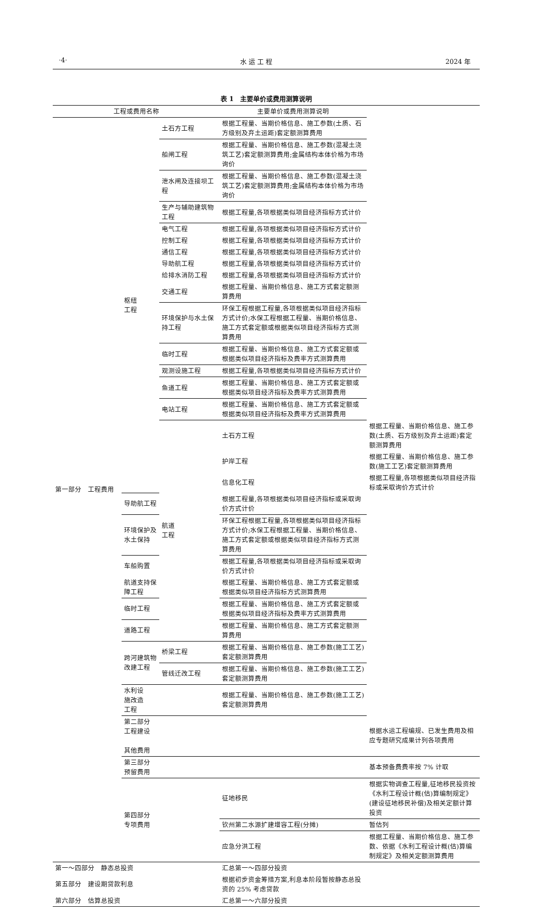·4· 水 运 工 程 2024 年
表 1　主要单价或费用测算说明
| 工程或费用名称 | | | 主要单价或费用测算说明 | |
| --- | --- | --- | --- | --- |
| 第一部分 工程费用 | 枢纽 工程 | 土石方工程 | 根据工程量、当期价格信息、施工参数(土质、石方级别及弃土运距)套定额测算费用 | |
| | | 船闸工程 | 根据工程量、当期价格信息、施工参数(混凝土浇筑工艺)套定额测算费用;金属结构本体价格为市场询价 | |
| | | 泄水闸及连接坝工程 | 根据工程量、当期价格信息、施工参数(混凝土浇筑工艺)套定额测算费用;金属结构本体价格为市场询价 | |
| | | 生产与辅助建筑物工程 | 根据工程量,各项根据类似项目经济指标方式计价 | |
| | | 电气工程 | 根据工程量,各项根据类似项目经济指标方式计价 | |
| | | 控制工程 | 根据工程量,各项根据类似项目经济指标方式计价 | |
| | | 通信工程 | 根据工程量,各项根据类似项目经济指标方式计价 | |
| | | 导助航工程 | 根据工程量,各项根据类似项目经济指标方式计价 | |
| | | 给排水消防工程 | 根据工程量,各项根据类似项目经济指标方式计价 | |
| | | 交通工程 | 根据工程量、当期价格信息、施工方式套定额测算费用 | |
| | | 环境保护与水土保持工程 | 环保工程根据工程量,各项根据类似项目经济指标方式计价;水保工程根据工程量、当期价格信息、施工方式套定额或根据类似项目经济指标方式测算费用 | |
| | | 临时工程 | 根据工程量、当期价格信息、施工方式套定额或根据类似项目经济指标及费率方式测算费用 | |
| | | 观测设施工程 | 根据工程量,各项根据类似项目经济指标方式计价 | |
| | | 鱼道工程 | 根据工程量、当期价格信息、施工方式套定额或根据类似项目经济指标及费率方式测算费用 | |
| | | 电站工程 | 根据工程量、当期价格信息、施工方式套定额或根据类似项目经济指标及费率方式测算费用 | |
| | | 航道 工程 | 土石方工程 | 根据工程量、当期价格信息、施工参数(土质、石方级别及弃土运距)套定额测算费用 |
| | | | 护岸工程 | 根据工程量、当期价格信息、施工参数(施工工艺)套定额测算费用 |
| | | | 信息化工程 | 根据工程量,各项根据类似项目经济指标或采取询价方式计价 |
| | 导助航工程 | | 根据工程量,各项根据类似项目经济指标或采取询价方式计价 | |
| | 环境保护及水土保持 | | 环保工程根据工程量,各项根据类似项目经济指标方式计价;水保工程根据工程量、当期价格信息、施工方式套定额或根据类似项目经济指标方式测算费用 | |
| | 车船购置 | | 根据工程量,各项根据类似项目经济指标或采取询价方式计价 | |
| | 航道支持保障工程 | | 根据工程量、当期价格信息、施工方式套定额或根据类似项目经济指标方式测算费用 | |
| | 临时工程 | | 根据工程量、当期价格信息、施工方式套定额或根据类似项目经济指标及费率方式测算费用 | |
| | 道路工程 | | 根据工程量、当期价格信息、施工方式套定额测算费用 | |
| | 跨河建筑物改建工程 | 桥梁工程 | 根据工程量、当期价格信息、施工参数(施工工艺)套定额测算费用 | |
| | | 管线迁改工程 | 根据工程量、当期价格信息、施工参数(施工工艺)套定额测算费用 | |
| | 水利设 施改造 工程 | | 根据工程量、当期价格信息、施工参数(施工工艺)套定额测算费用 | |
| | 第二部分 工程建设 其他费用 | | | 根据水运工程编规、已发生费用及相应专题研究成果计列各项费用 |
| | 第三部分 预留费用 | | | 基本预备费费率按 7% 计取 |
| | 第四部分 专项费用 | | 征地移民 | 根据实物调查工程量,征地移民投资按《水利工程设计概(估)算编制规定》(建设征地移民补偿)及相关定额计算投资 |
| | | | 钦州第二水源扩建增容工程(分摊) | 暂估列 |
| | | | 应急分洪工程 | 根据工程量、当期价格信息、施工参数、依据《水利工程设计概(估)算编制规定》及相关定额测算费用 |
| 第一～四部分 静态总投资 | | | 汇总第一～四部分投资 | |
| 第五部分 建设期贷款利息 | | | 根据初步资金筹措方案,利息本阶段暂按静态总投资的 25% 考虑贷款 | |
| 第六部分 估算总投资 | | | 汇总第一～六部分投资 | |